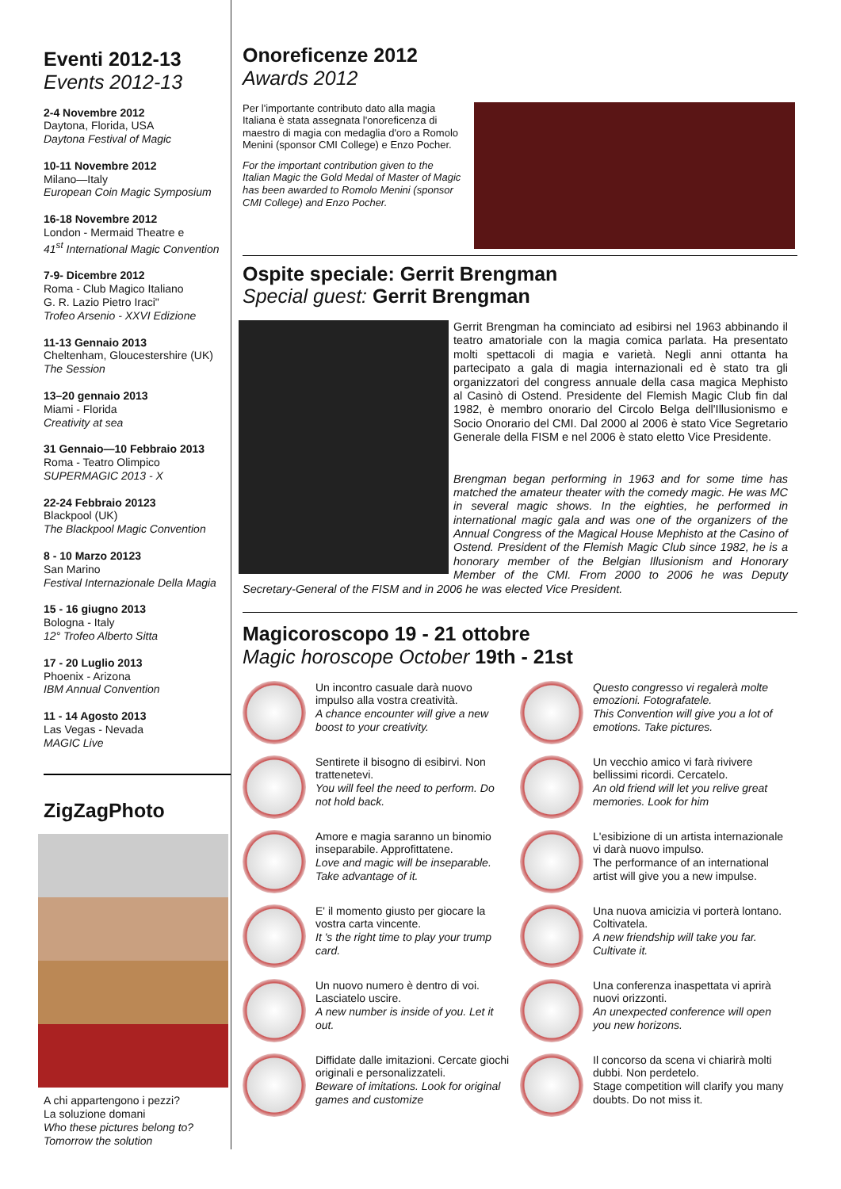Eventi 2012-13
Events 2012-13
2-4 Novembre 2012
Daytona, Florida, USA
Daytona Festival of Magic
10-11 Novembre 2012
Milano—Italy
European Coin Magic Symposium
16-18 Novembre 2012
London - Mermaid Theatre e
41<sup>st</sup> International Magic Convention
7-9- Dicembre 2012
Roma - Club Magico Italiano
G. R. Lazio Pietro Iraci"
Trofeo Arsenio - XXVI Edizione
11-13 Gennaio 2013
Cheltenham, Gloucestershire (UK)
The Session
13–20 gennaio 2013
Miami - Florida
Creativity at sea
31 Gennaio—10 Febbraio 2013
Roma - Teatro Olimpico
SUPERMAGIC 2013 - X
22-24 Febbraio 20123
Blackpool (UK)
The Blackpool Magic Convention
8 - 10 Marzo 20123
San Marino
Festival Internazionale Della Magia
15 - 16 giugno 2013
Bologna - Italy
12° Trofeo Alberto Sitta
17 - 20 Luglio 2013
Phoenix - Arizona
IBM Annual Convention
11 - 14 Agosto 2013
Las Vegas - Nevada
MAGIC Live
ZigZagPhoto
A chi appartengono i pezzi?
La soluzione domani
Who these pictures belong to?
Tomorrow the solution
Onoreficenze 2012
Awards 2012
Per l'importante contributo dato alla magia Italiana è stata assegnata l'onoreficenza di maestro di magia con medaglia d'oro a Romolo Menini (sponsor CMI College) e Enzo Pocher.
For the important contribution given to the Italian Magic the Gold Medal of Master of Magic has been awarded to Romolo Menini (sponsor CMI College) and Enzo Pocher.
Ospite speciale: Gerrit Brengman
Special guest: Gerrit Brengman
Gerrit Brengman ha cominciato ad esibirsi nel 1963 abbinando il teatro amatoriale con la magia comica parlata. Ha presentato molti spettacoli di magia e varietà. Negli anni ottanta ha partecipato a gala di magia internazionali ed è stato tra gli organizzatori del congress annuale della casa magica Mephisto al Casinò di Ostend. Presidente del Flemish Magic Club fin dal 1982, è membro onorario del Circolo Belga dell'Illusionismo e Socio Onorario del CMI. Dal 2000 al 2006 è stato Vice Segretario Generale della FISM e nel 2006 è stato eletto Vice Presidente.
Brengman began performing in 1963 and for some time has matched the amateur theater with the comedy magic. He was MC in several magic shows. In the eighties, he performed in international magic gala and was one of the organizers of the Annual Congress of the Magical House Mephisto at the Casino of Ostend. President of the Flemish Magic Club since 1982, he is a honorary member of the Belgian Illusionism and Honorary Member of the CMI. From 2000 to 2006 he was Deputy Secretary-General of the FISM and in 2006 he was elected Vice President.
Magicoroscopo 19 - 21 ottobre
Magic horoscope October 19th - 21st
Un incontro casuale darà nuovo impulso alla vostra creatività.
A chance encounter will give a new boost to your creativity.
Questo congresso vi regalerà molte emozioni. Fotografatele.
This Convention will give you a lot of emotions. Take pictures.
Sentirete il bisogno di esibirvi. Non trattenetevi.
You will feel the need to perform. Do not hold back.
Un vecchio amico vi farà rivivere bellissimi ricordi. Cercatelo.
An old friend will let you relive great memories. Look for him
Amore e magia saranno un binomio inseparabile. Approfittatene.
Love and magic will be inseparable. Take advantage of it.
L'esibizione di un artista internazionale vi darà nuovo impulso.
The performance of an international artist will give you a new impulse.
E' il momento giusto per giocare la vostra carta vincente.
It 's the right time to play your trump card.
Una nuova amicizia vi porterà lontano. Coltivatela.
A new friendship will take you far. Cultivate it.
Un nuovo numero è dentro di voi. Lasciatelo uscire.
A new number is inside of you. Let it out.
Una conferenza inaspettata vi aprirà nuovi orizzonti.
An unexpected conference will open you new horizons.
Diffidate dalle imitazioni. Cercate giochi originali e personalizzateli.
Beware of imitations. Look for original games and customize
Il concorso da scena vi chiarirà molti dubbi. Non perdetelo.
Stage competition will clarify you many doubts. Do not miss it.